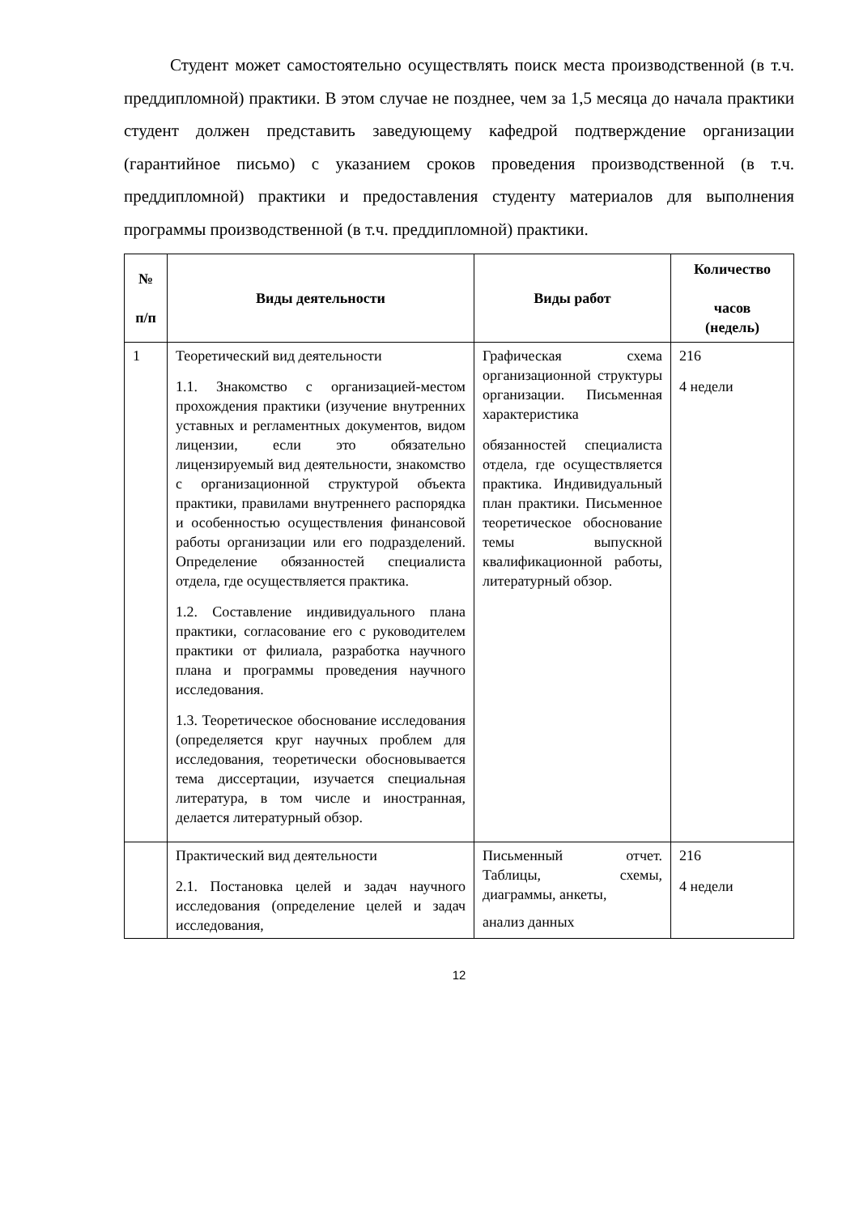Студент может самостоятельно осуществлять поиск места производственной (в т.ч. преддипломной) практики. В этом случае не позднее, чем за 1,5 месяца до начала практики студент должен представить заведующему кафедрой подтверждение организации (гарантийное письмо) с указанием сроков проведения производственной (в т.ч. преддипломной) практики и предоставления студенту материалов для выполнения программы производственной (в т.ч. преддипломной) практики.
| № п/п | Виды деятельности | Виды работ | Количество часов (недель) |
| --- | --- | --- | --- |
| 1 | Теоретический вид деятельности 1.1. Знакомство с организацией-местом прохождения практики (изучение внутренних уставных и регламентных документов, видом лицензии, если это обязательно лицензируемый вид деятельности, знакомство с организационной структурой объекта практики, правилами внутреннего распорядка и особенностью осуществления финансовой работы организации или его подразделений. Определение обязанностей специалиста отдела, где осуществляется практика. 1.2. Составление индивидуального плана практики, согласование его с руководителем практики от филиала, разработка научного плана и программы проведения научного исследования. 1.3. Теоретическое обоснование исследования (определяется круг научных проблем для исследования, теоретически обосновывается тема диссертации, изучается специальная литература, в том числе и иностранная, делается литературный обзор. | Графическая схема организационной структуры организации. Письменная характеристика обязанностей специалиста отдела, где осуществляется практика. Индивидуальный план практики. Письменное теоретическое обоснование темы выпускной квалификационной работы, литературный обзор. | 216 4 недели |
| | Практический вид деятельности 2.1. Постановка целей и задач научного исследования (определение целей и задач исследования, | Письменный отчет. Таблицы, схемы, диаграммы, анкеты, анализ данных | 216 4 недели |
12